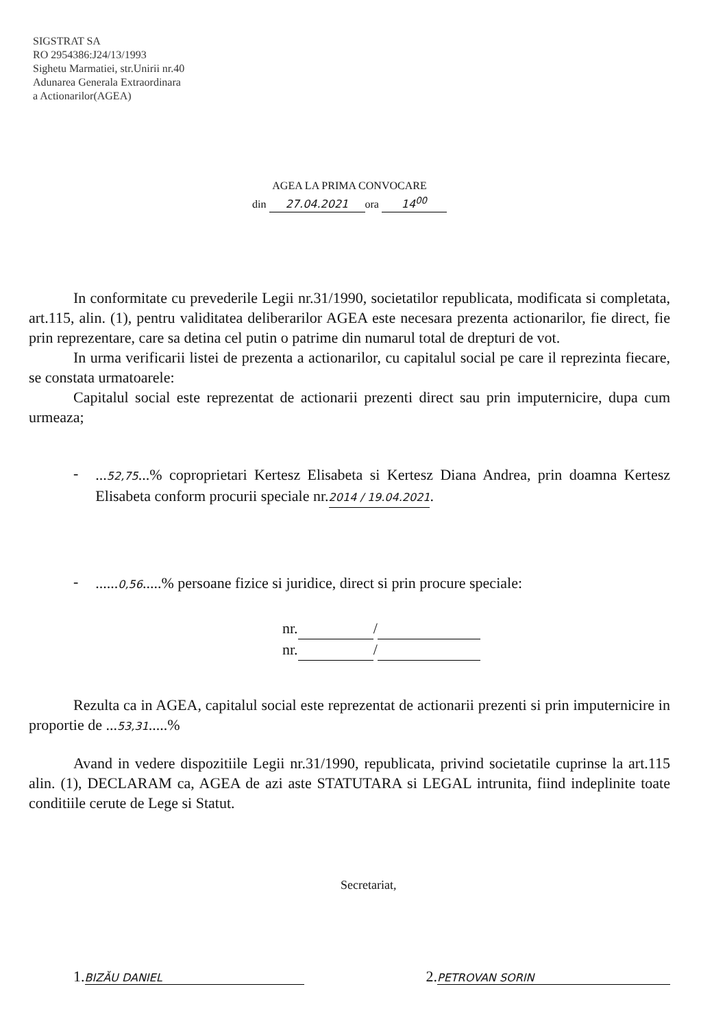SIGSTRAT SA
RO 2954386:J24/13/1993
Sighetu Marmatiei, str.Unirii nr.40
Adunarea Generala Extraordinara
a Actionarilor(AGEA)
AGEA LA PRIMA CONVOCARE
din 27.04.2021 ora 14<sup>00</sup>
In conformitate cu prevederile Legii nr.31/1990, societatilor republicata, modificata si completata, art.115, alin. (1), pentru validitatea deliberarilor AGEA este necesara prezenta actionarilor, fie direct, fie prin reprezentare, care sa detina cel putin o patrime din numarul total de drepturi de vot.
In urma verificarii listei de prezenta a actionarilor, cu capitalul social pe care il reprezinta fiecare, se constata urmatoarele:
Capitalul social este reprezentat de actionarii prezenti direct sau prin imputernicire, dupa cum urmeaza;
-
...52,75...% coproprietari Kertesz Elisabeta si Kertesz Diana Andrea, prin doamna Kertesz Elisabeta conform procurii speciale nr.2014 / 19.04.2021.
-
......0,56.....% persoane fizice si juridice, direct si prin procure speciale:
nr. /
nr. /
Rezulta ca in AGEA, capitalul social este reprezentat de actionarii prezenti si prin imputernicire in proportie de ...53,31.....%
Avand in vedere dispozitiile Legii nr.31/1990, republicata, privind societatile cuprinse la art.115 alin. (1), DECLARAM ca, AGEA de azi aste STATUTARA si LEGAL intrunita, fiind indeplinite toate conditiile cerute de Lege si Statut.
Secretariat,
1. BIZĂU DANIEL 2. PETROVAN SORIN